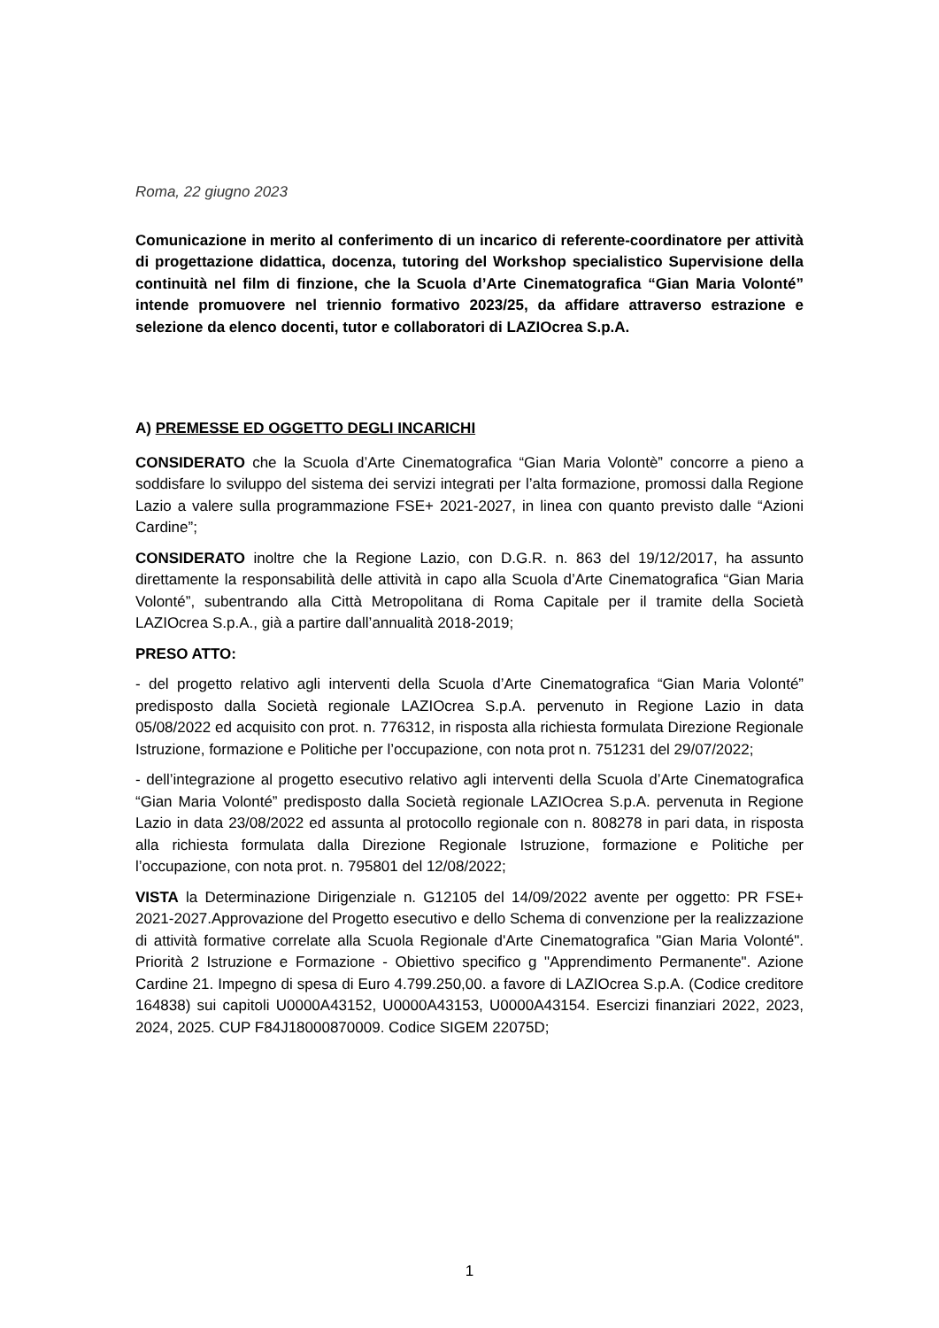Roma, 22 giugno 2023
Comunicazione in merito al conferimento di un incarico di referente-coordinatore per attività di progettazione didattica, docenza, tutoring del Workshop specialistico Supervisione della continuità nel film di finzione, che la Scuola d’Arte Cinematografica “Gian Maria Volonté” intende promuovere nel triennio formativo 2023/25, da affidare attraverso estrazione e selezione da elenco docenti, tutor e collaboratori di LAZIOcrea S.p.A.
A) PREMESSE ED OGGETTO DEGLI INCARICHI
CONSIDERATO che la Scuola d’Arte Cinematografica “Gian Maria Volontè” concorre a pieno a soddisfare lo sviluppo del sistema dei servizi integrati per l’alta formazione, promossi dalla Regione Lazio a valere sulla programmazione FSE+ 2021-2027, in linea con quanto previsto dalle “Azioni Cardine”;
CONSIDERATO inoltre che la Regione Lazio, con D.G.R. n. 863 del 19/12/2017, ha assunto direttamente la responsabilità delle attività in capo alla Scuola d’Arte Cinematografica “Gian Maria Volonté”, subentrando alla Città Metropolitana di Roma Capitale per il tramite della Società LAZIOcrea S.p.A., già a partire dall’annualità 2018-2019;
PRESO ATTO:
- del progetto relativo agli interventi della Scuola d’Arte Cinematografica “Gian Maria Volonté” predisposto dalla Società regionale LAZIOcrea S.p.A. pervenuto in Regione Lazio in data 05/08/2022 ed acquisito con prot. n. 776312, in risposta alla richiesta formulata Direzione Regionale Istruzione, formazione e Politiche per l’occupazione, con nota prot n. 751231 del 29/07/2022;
- dell’integrazione al progetto esecutivo relativo agli interventi della Scuola d’Arte Cinematografica “Gian Maria Volonté” predisposto dalla Società regionale LAZIOcrea S.p.A. pervenuta in Regione Lazio in data 23/08/2022 ed assunta al protocollo regionale con n. 808278 in pari data, in risposta alla richiesta formulata dalla Direzione Regionale Istruzione, formazione e Politiche per l’occupazione, con nota prot. n. 795801 del 12/08/2022;
VISTA la Determinazione Dirigenziale n. G12105 del 14/09/2022 avente per oggetto: PR FSE+ 2021-2027.Approvazione del Progetto esecutivo e dello Schema di convenzione per la realizzazione di attività formative correlate alla Scuola Regionale d'Arte Cinematografica "Gian Maria Volonté". Priorità 2 Istruzione e Formazione - Obiettivo specifico g "Apprendimento Permanente". Azione Cardine 21. Impegno di spesa di Euro 4.799.250,00. a favore di LAZIOcrea S.p.A. (Codice creditore 164838) sui capitoli U0000A43152, U0000A43153, U0000A43154. Esercizi finanziari 2022, 2023, 2024, 2025. CUP F84J18000870009. Codice SIGEM 22075D;
1